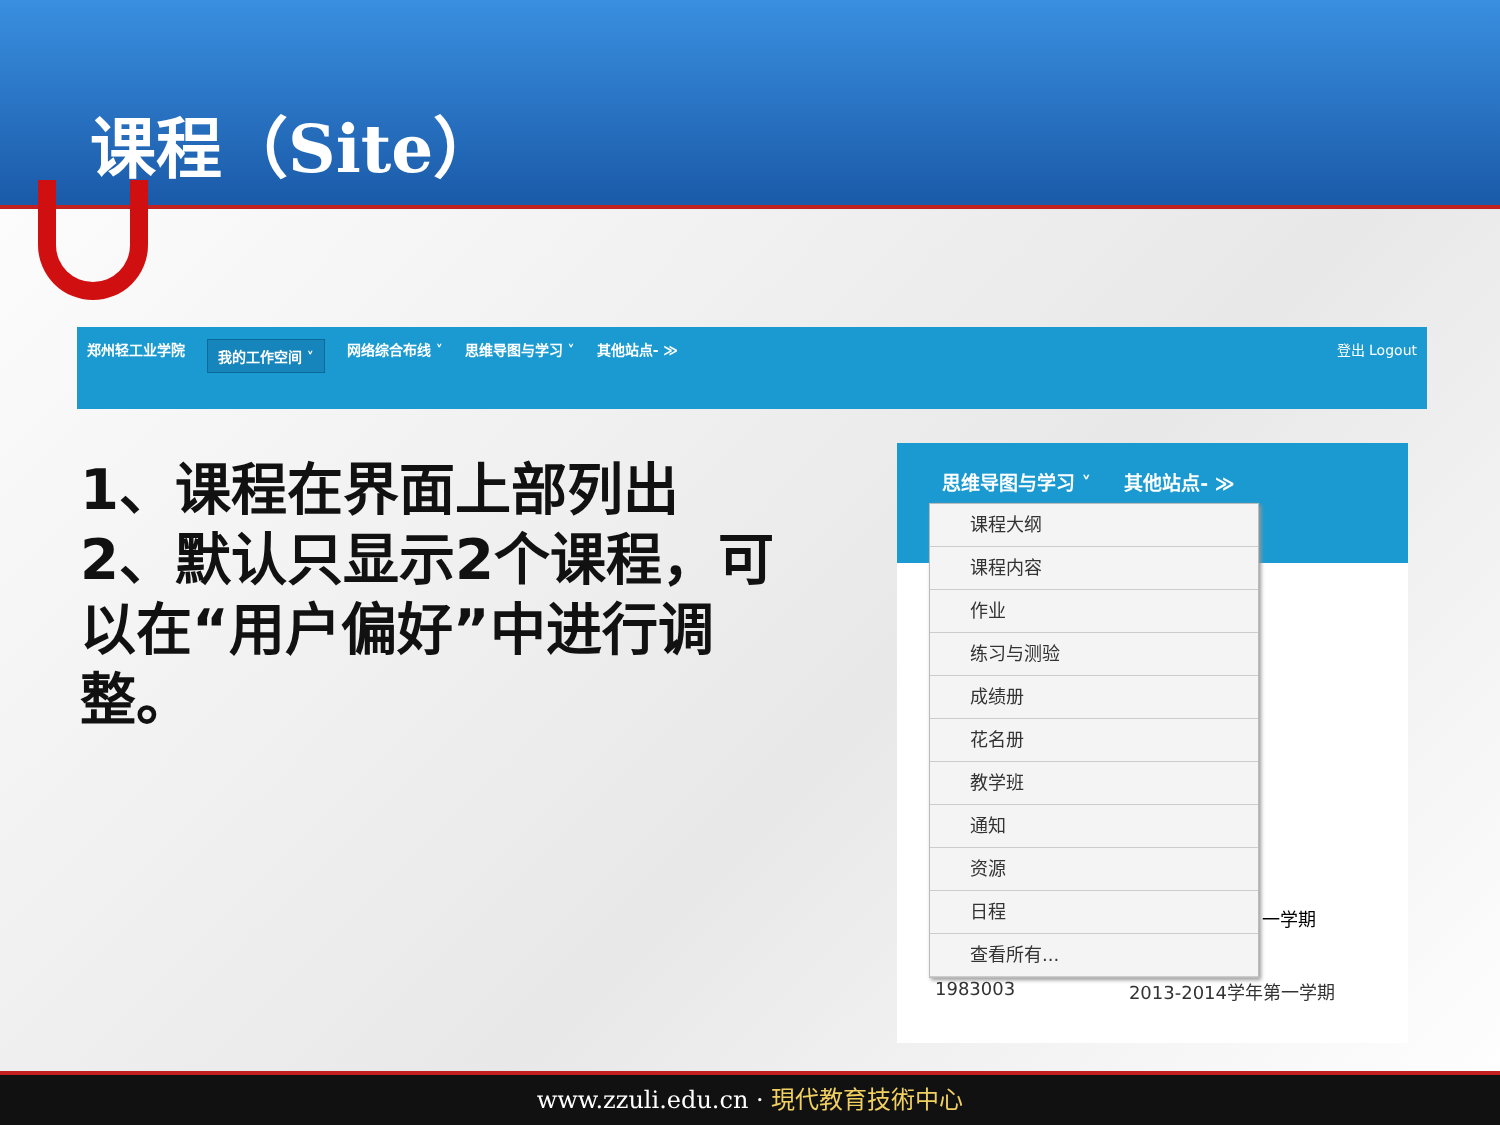课程（Site）
郑州轻工业学院 我的工作空间 ˅ 网络综合布线 ˅ 思维导图与学习 ˅ 其他站点- ≫ 登出 Logout
1、课程在界面上部列出
2、默认只显示2个课程，可以在“用户偏好”中进行调整。
思维导图与学习 ˅ 其他站点- ≫
课程大纲
课程内容
作业
练习与测验
成绩册
花名册
教学班
通知
资源
日程
查看所有...
一学期
1983003 2013-2014学年第一学期
www.zzuli.edu.cn · 現代教育技術中心